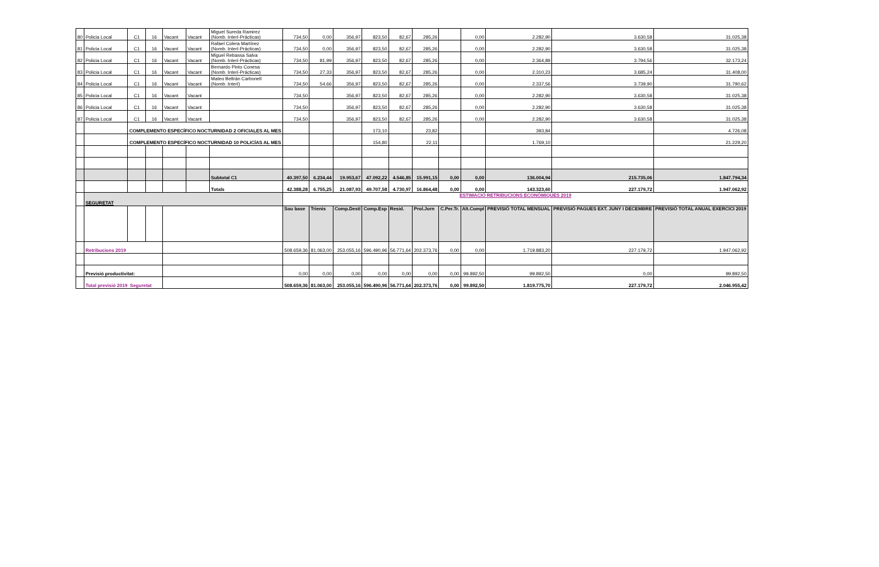| 80 | Policia Local | C1 | 16 | Vacant | Vacant | Miguel Sureda Ramirez (Nomb. Interí-Prácticas) | 734,50 | 0,00 | 356,97 | 823,50 | 82,67 | 285,26 | | 0,00 | 2.282,90 | 3.630,58 | 31.025,38 |
| 81 | Policia Local | C1 | 16 | Vacant | Vacant | Rafael Colera Martínez (Nomb. Interí-Prácticas) | 734,50 | 0,00 | 356,97 | 823,50 | 82,67 | 285,26 | | 0,00 | 2.282,90 | 3.630,58 | 31.025,38 |
| 82 | Policia Local | C1 | 16 | Vacant | Vacant | Miguel Rebassa Salva (Nomb. Interí-Prácticas) | 734,50 | 81,99 | 356,97 | 823,50 | 82,67 | 285,26 | | 0,00 | 2.364,89 | 3.794,56 | 32.173,24 |
| 83 | Policia Local | C1 | 16 | Vacant | Vacant | Bernardo Pinto Conesa (Nomb. Interí-Prácticas) | 734,50 | 27,33 | 356,97 | 823,50 | 82,67 | 285,26 | | 0,00 | 2.310,23 | 3.685,24 | 31.408,00 |
| 84 | Policia Local | C1 | 16 | Vacant | Vacant | Mateo Beltrán Carbonell (Nomb. Interí) | 734,50 | 54,66 | 356,97 | 823,50 | 82,67 | 285,26 | | 0,00 | 2.337,56 | 3.739,90 | 31.790,62 |
| 85 | Policia Local | C1 | 16 | Vacant | Vacant | | 734,50 | | 356,97 | 823,50 | 82,67 | 285,26 | | 0,00 | 2.282,90 | 3.630,58 | 31.025,38 |
| 86 | Policia Local | C1 | 16 | Vacant | Vacant | | 734,50 | | 356,97 | 823,50 | 82,67 | 285,26 | | 0,00 | 2.282,90 | 3.630,58 | 31.025,38 |
| 87 | Policia Local | C1 | 16 | Vacant | Vacant | | 734,50 | | 356,97 | 823,50 | 82,67 | 285,26 | | 0,00 | 2.282,90 | 3.630,58 | 31.025,38 |
| | | COMPLEMENTO ESPECÍFICO NOCTURNIDAD 2 OFICIALES AL MES | | | | | | | | 173,10 | | 23,82 | | | 393,84 | | 4.726,08 |
| | | COMPLEMENTO ESPECÍFICO NOCTURNIDAD 10 POLICÍAS AL MES | | | | | | | | 154,80 | | 22,11 | | | 1.769,10 | | 21.229,20 |
| | | | | | | Subtotal C1 | 40.397,50 | 6.234,44 | 19.953,67 | 47.092,22 | 4.546,85 | 15.991,15 | 0,00 | 0,00 | 136.004,94 | 215.735,06 | 1.847.794,34 |
| | | | | | | Totals | 42.388,28 | 6.755,25 | 21.087,93 | 49.707,58 | 4.730,97 | 16.864,48 | 0,00 | 0,00 | 143.323,60 | 227.179,72 | 1.947.062,92 |
| | SEGURETAT | | | | | | ESTIMACIÓ RETRIBUCIONS ECONÒMIQUES 2019 | | | | | | | | | | |
| | | | | | | | Sou base | Trienis | Comp.Destí | Comp.Esp | Resid. | Prol.Jorn | C.Per.Tr. | Alt.Compl | PREVISIÓ TOTAL MENSUAL | PREVISIÓ PAGUES EXT. JUNY I DECEMBRE | PREVISIÓ TOTAL ANUAL EXERCICI 2019 |
| | Retribucions 2019 | | | | | | 508.659,36 | 81.063,00 | 253.055,16 | 596.490,96 | 56.771,64 | 202.373,76 | 0,00 | 0,00 | 1.719.883,20 | 227.179,72 | 1.947.062,92 |
| | Previsió productivitat: | | | | | | 0,00 | 0,00 | 0,00 | 0,00 | 0,00 | 0,00 | 0,00 | 99.892,50 | 99.892,50 | 0,00 | 99.892,50 |
| | Total previsió 2019 Seguretat | | | | | | 508.659,36 | 81.063,00 | 253.055,16 | 596.490,96 | 56.771,64 | 202.373,76 | 0,00 | 99.892,50 | 1.819.775,70 | 227.179,72 | 2.046.955,42 |